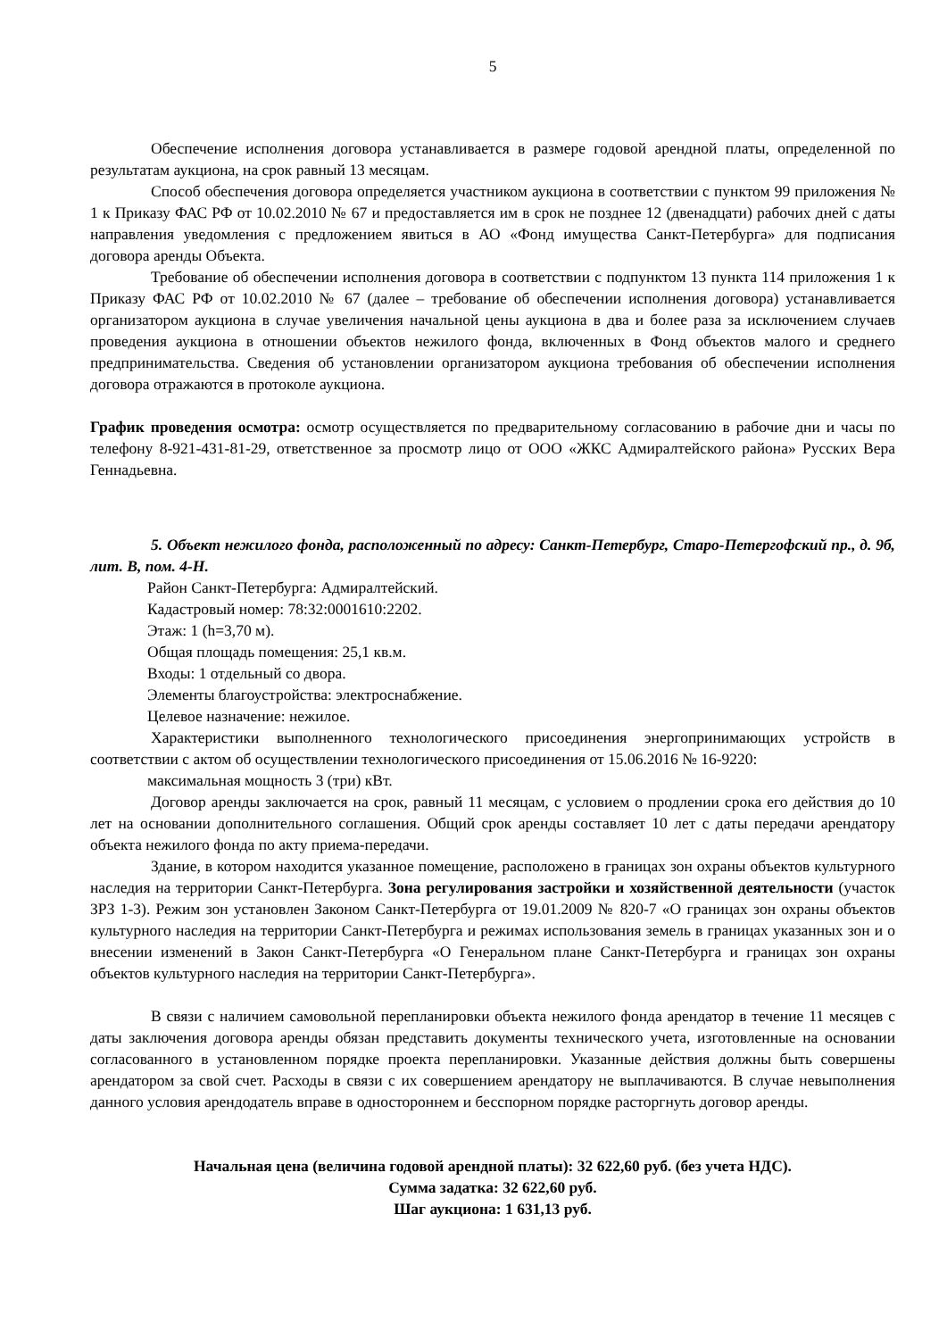5
Обеспечение исполнения договора устанавливается в размере годовой арендной платы, определенной по результатам аукциона, на срок равный 13 месяцам.
Способ обеспечения договора определяется участником аукциона в соответствии с пунктом 99 приложения № 1 к Приказу ФАС РФ от 10.02.2010 № 67 и предоставляется им в срок не позднее 12 (двенадцати) рабочих дней с даты направления уведомления с предложением явиться в АО «Фонд имущества Санкт-Петербурга» для подписания договора аренды Объекта.
Требование об обеспечении исполнения договора в соответствии с подпунктом 13 пункта 114 приложения 1 к Приказу ФАС РФ от 10.02.2010 № 67 (далее – требование об обеспечении исполнения договора) устанавливается организатором аукциона в случае увеличения начальной цены аукциона в два и более раза за исключением случаев проведения аукциона в отношении объектов нежилого фонда, включенных в Фонд объектов малого и среднего предпринимательства. Сведения об установлении организатором аукциона требования об обеспечении исполнения договора отражаются в протоколе аукциона.
График проведения осмотра: осмотр осуществляется по предварительному согласованию в рабочие дни и часы по телефону 8-921-431-81-29, ответственное за просмотр лицо от ООО «ЖКС Адмиралтейского района» Русских Вера Геннадьевна.
5. Объект нежилого фонда, расположенный по адресу: Санкт-Петербург, Старо-Петергофский пр., д. 9б, лит. В, пом. 4-Н.
Район Санкт-Петербурга: Адмиралтейский.
Кадастровый номер: 78:32:0001610:2202.
Этаж: 1 (h=3,70 м).
Общая площадь помещения: 25,1 кв.м.
Входы: 1 отдельный со двора.
Элементы благоустройства: электроснабжение.
Целевое назначение: нежилое.
Характеристики выполненного технологического присоединения энергопринимающих устройств в соответствии с актом об осуществлении технологического присоединения от 15.06.2016 № 16-9220:
максимальная мощность 3 (три) кВт.
Договор аренды заключается на срок, равный 11 месяцам, с условием о продлении срока его действия до 10 лет на основании дополнительного соглашения. Общий срок аренды составляет 10 лет с даты передачи арендатору объекта нежилого фонда по акту приема-передачи.
Здание, в котором находится указанное помещение, расположено в границах зон охраны объектов культурного наследия на территории Санкт-Петербурга. Зона регулирования застройки и хозяйственной деятельности (участок ЗРЗ 1-3). Режим зон установлен Законом Санкт-Петербурга от 19.01.2009 № 820-7 «О границах зон охраны объектов культурного наследия на территории Санкт-Петербурга и режимах использования земель в границах указанных зон и о внесении изменений в Закон Санкт-Петербурга «О Генеральном плане Санкт-Петербурга и границах зон охраны объектов культурного наследия на территории Санкт-Петербурга».
В связи с наличием самовольной перепланировки объекта нежилого фонда арендатор в течение 11 месяцев с даты заключения договора аренды обязан представить документы технического учета, изготовленные на основании согласованного в установленном порядке проекта перепланировки. Указанные действия должны быть совершены арендатором за свой счет. Расходы в связи с их совершением арендатору не выплачиваются. В случае невыполнения данного условия арендодатель вправе в одностороннем и бесспорном порядке расторгнуть договор аренды.
Начальная цена (величина годовой арендной платы): 32 622,60 руб. (без учета НДС).
Сумма задатка: 32 622,60 руб.
Шаг аукциона: 1 631,13 руб.